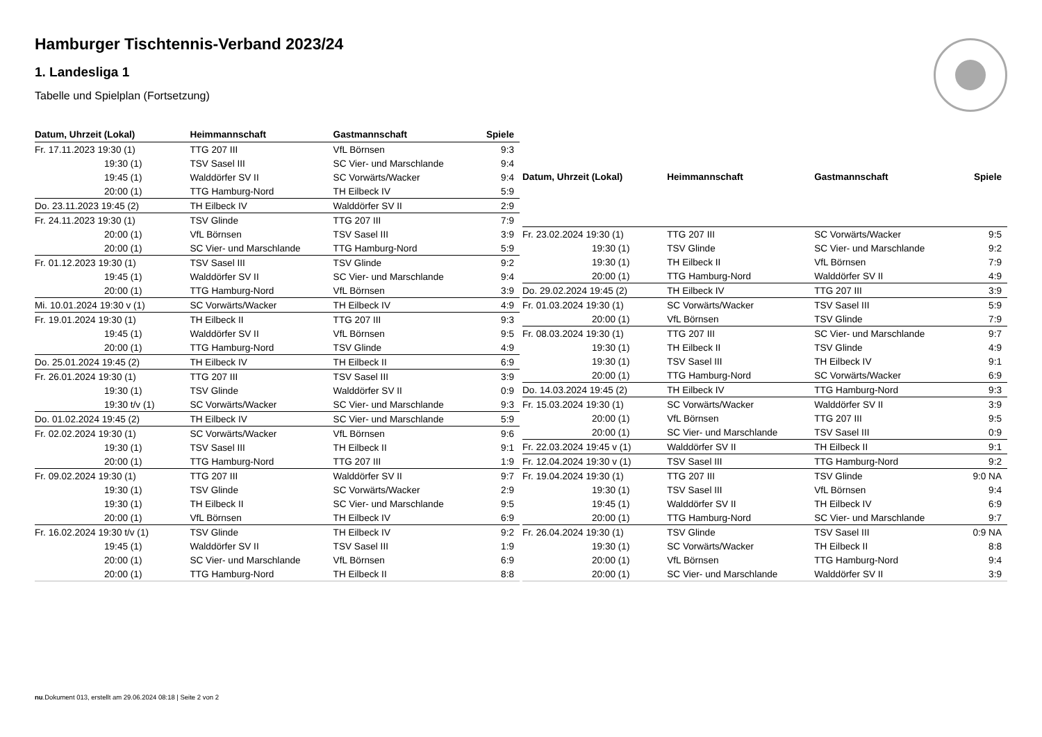Hamburger Tischtennis-Verband 2023/24
1. Landesliga 1
Tabelle und Spielplan (Fortsetzung)
| Datum, Uhrzeit (Lokal) | Heimmannschaft | Gastmannschaft | Spiele |
| --- | --- | --- | --- |
| Fr. 17.11.2023 19:30 (1) | TTG 207 III | VfL Börnsen | 9:3 |
| 19:30 (1) | TSV Sasel III | SC Vier- und Marschlande | 9:4 |
| 19:45 (1) | Walddörfer SV II | SC Vorwärts/Wacker | 9:4 |
| 20:00 (1) | TTG Hamburg-Nord | TH Eilbeck IV | 5:9 |
| Do. 23.11.2023 19:45 (2) | TH Eilbeck IV | Walddörfer SV II | 2:9 |
| Fr. 24.11.2023 19:30 (1) | TSV Glinde | TTG 207 III | 7:9 |
| 20:00 (1) | VfL Börnsen | TSV Sasel III | 3:9 |
| 20:00 (1) | SC Vier- und Marschlande | TTG Hamburg-Nord | 5:9 |
| Fr. 01.12.2023 19:30 (1) | TSV Sasel III | TSV Glinde | 9:2 |
| 19:45 (1) | Walddörfer SV II | SC Vier- und Marschlande | 9:4 |
| 20:00 (1) | TTG Hamburg-Nord | VfL Börnsen | 3:9 |
| Mi. 10.01.2024 19:30 v (1) | SC Vorwärts/Wacker | TH Eilbeck IV | 4:9 |
| Fr. 19.01.2024 19:30 (1) | TH Eilbeck II | TTG 207 III | 9:3 |
| 19:45 (1) | Walddörfer SV II | VfL Börnsen | 9:5 |
| 20:00 (1) | TTG Hamburg-Nord | TSV Glinde | 4:9 |
| Do. 25.01.2024 19:45 (2) | TH Eilbeck IV | TH Eilbeck II | 6:9 |
| Fr. 26.01.2024 19:30 (1) | TTG 207 III | TSV Sasel III | 3:9 |
| 19:30 (1) | TSV Glinde | Walddörfer SV II | 0:9 |
| 19:30 t/v (1) | SC Vorwärts/Wacker | SC Vier- und Marschlande | 9:3 |
| Do. 01.02.2024 19:45 (2) | TH Eilbeck IV | SC Vier- und Marschlande | 5:9 |
| Fr. 02.02.2024 19:30 (1) | SC Vorwärts/Wacker | VfL Börnsen | 9:6 |
| 19:30 (1) | TSV Sasel III | TH Eilbeck II | 9:1 |
| 20:00 (1) | TTG Hamburg-Nord | TTG 207 III | 1:9 |
| Fr. 09.02.2024 19:30 (1) | TTG 207 III | Walddörfer SV II | 9:7 |
| 19:30 (1) | TSV Glinde | SC Vorwärts/Wacker | 2:9 |
| 19:30 (1) | TH Eilbeck II | SC Vier- und Marschlande | 9:5 |
| 20:00 (1) | VfL Börnsen | TH Eilbeck IV | 6:9 |
| Fr. 16.02.2024 19:30 t/v (1) | TSV Glinde | TH Eilbeck IV | 9:2 |
| 19:45 (1) | Walddörfer SV II | TSV Sasel III | 1:9 |
| 20:00 (1) | SC Vier- und Marschlande | VfL Börnsen | 6:9 |
| 20:00 (1) | TTG Hamburg-Nord | TH Eilbeck II | 8:8 |
| Datum, Uhrzeit (Lokal) | Heimmannschaft | Gastmannschaft | Spiele |
| --- | --- | --- | --- |
| Fr. 23.02.2024 19:30 (1) | TTG 207 III | SC Vorwärts/Wacker | 9:5 |
| 19:30 (1) | TSV Glinde | SC Vier- und Marschlande | 9:2 |
| 19:30 (1) | TH Eilbeck II | VfL Börnsen | 7:9 |
| 20:00 (1) | TTG Hamburg-Nord | Walddörfer SV II | 4:9 |
| Do. 29.02.2024 19:45 (2) | TH Eilbeck IV | TTG 207 III | 3:9 |
| Fr. 01.03.2024 19:30 (1) | SC Vorwärts/Wacker | TSV Sasel III | 5:9 |
| 20:00 (1) | VfL Börnsen | TSV Glinde | 7:9 |
| Fr. 08.03.2024 19:30 (1) | TTG 207 III | SC Vier- und Marschlande | 9:7 |
| 19:30 (1) | TH Eilbeck II | TSV Glinde | 4:9 |
| 19:30 (1) | TSV Sasel III | TH Eilbeck IV | 9:1 |
| 20:00 (1) | TTG Hamburg-Nord | SC Vorwärts/Wacker | 6:9 |
| Do. 14.03.2024 19:45 (2) | TH Eilbeck IV | TTG Hamburg-Nord | 9:3 |
| Fr. 15.03.2024 19:30 (1) | SC Vorwärts/Wacker | Walddörfer SV II | 3:9 |
| 20:00 (1) | VfL Börnsen | TTG 207 III | 9:5 |
| 20:00 (1) | SC Vier- und Marschlande | TSV Sasel III | 0:9 |
| Fr. 22.03.2024 19:45 v (1) | Walddörfer SV II | TH Eilbeck II | 9:1 |
| Fr. 12.04.2024 19:30 v (1) | TSV Sasel III | TTG Hamburg-Nord | 9:2 |
| Fr. 19.04.2024 19:30 (1) | TTG 207 III | TSV Glinde | 9:0 NA |
| 19:30 (1) | TSV Sasel III | VfL Börnsen | 9:4 |
| 19:45 (1) | Walddörfer SV II | TH Eilbeck IV | 6:9 |
| 20:00 (1) | TTG Hamburg-Nord | SC Vier- und Marschlande | 9:7 |
| Fr. 26.04.2024 19:30 (1) | TSV Glinde | TSV Sasel III | 0:9 NA |
| 19:30 (1) | SC Vorwärts/Wacker | TH Eilbeck II | 8:8 |
| 20:00 (1) | VfL Börnsen | TTG Hamburg-Nord | 9:4 |
| 20:00 (1) | SC Vier- und Marschlande | Walddörfer SV II | 3:9 |
nu.Dokument 013, erstellt am 29.06.2024 08:18 | Seite 2 von 2